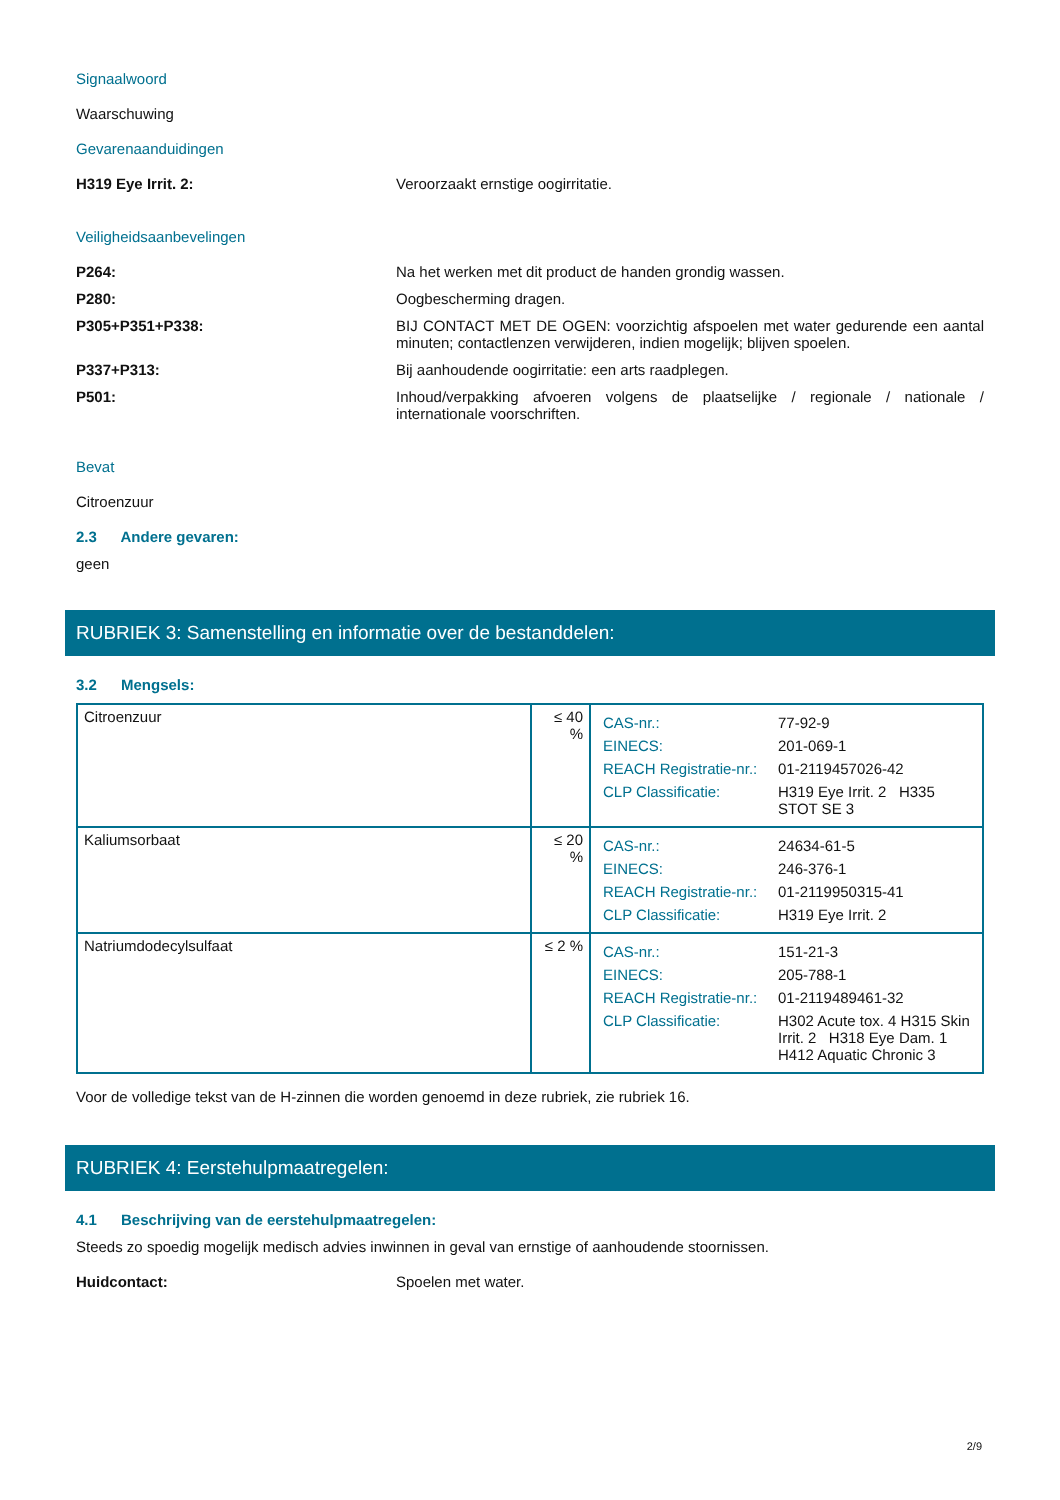Signaalwoord
Waarschuwing
Gevarenaanduidingen
H319 Eye Irrit. 2: Veroorzaakt ernstige oogirritatie.
Veiligheidsaanbevelingen
P264: Na het werken met dit product de handen grondig wassen.
P280: Oogbescherming dragen.
P305+P351+P338: BIJ CONTACT MET DE OGEN: voorzichtig afspoelen met water gedurende een aantal minuten; contactlenzen verwijderen, indien mogelijk; blijven spoelen.
P337+P313: Bij aanhoudende oogirritatie: een arts raadplegen.
P501: Inhoud/verpakking afvoeren volgens de plaatselijke / regionale / nationale / internationale voorschriften.
Bevat
Citroenzuur
2.3 Andere gevaren:
geen
RUBRIEK 3: Samenstelling en informatie over de bestanddelen:
3.2 Mengsels:
| Citroenzuur | ≤ 40 % | / CAS-nr.: / 77-92-9 / / EINECS: / 201-069-1 / / REACH Registratie-nr.: / 01-2119457026-42 / / CLP Classificatie: / H319 Eye Irrit. 2 H335 STOT SE 3 / |
| Kaliumsorbaat | ≤ 20 % | / CAS-nr.: / 24634-61-5 / / EINECS: / 246-376-1 / / REACH Registratie-nr.: / 01-2119950315-41 / / CLP Classificatie: / H319 Eye Irrit. 2 / |
| Natriumdodecylsulfaat | ≤ 2 % | / CAS-nr.: / 151-21-3 / / EINECS: / 205-788-1 / / REACH Registratie-nr.: / 01-2119489461-32 / / CLP Classificatie: / H302 Acute tox. 4 H315 Skin Irrit. 2 H318 Eye Dam. 1 H412 Aquatic Chronic 3 / |
Voor de volledige tekst van de H-zinnen die worden genoemd in deze rubriek, zie rubriek 16.
RUBRIEK 4: Eerstehulpmaatregelen:
4.1 Beschrijving van de eerstehulpmaatregelen:
Steeds zo spoedig mogelijk medisch advies inwinnen in geval van ernstige of aanhoudende stoornissen.
Huidcontact: Spoelen met water.
2/9